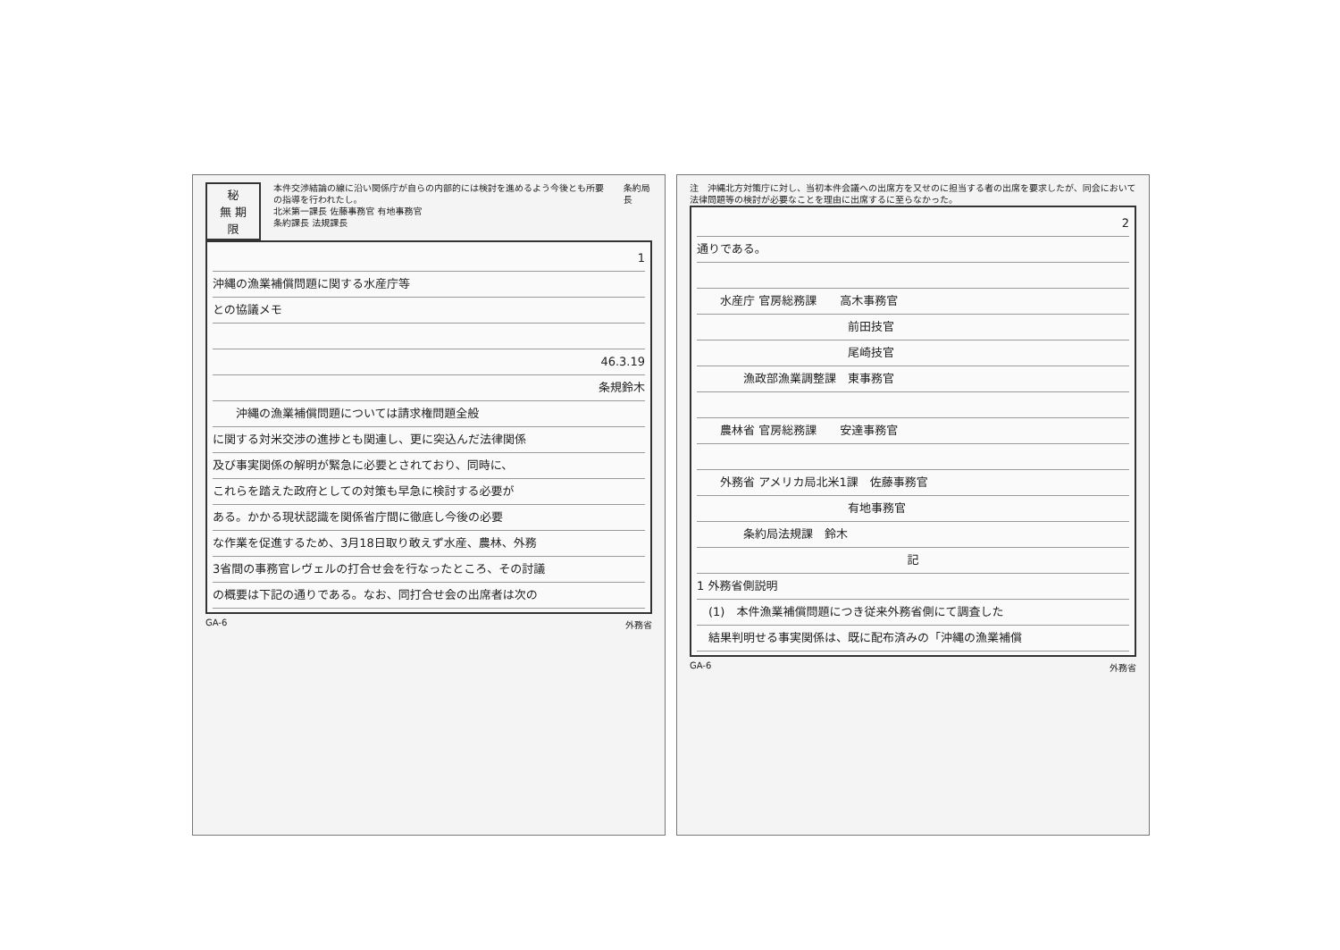秘
無 期 限
本件交渉結論の線に沿い関係庁が自らの内部的には検討を進めるよう今後とも所要の指導を行われたし。
北米第一課長 佐藤事務官 有地事務官
条約課長 法規課長
条約局長
1
沖縄の漁業補償問題に関する水産庁等
との協議メモ
46.3.19
条規鈴木
　　沖縄の漁業補償問題については請求権問題全般
に関する対米交渉の進捗とも関連し、更に突込んだ法律関係
及び事実関係の解明が緊急に必要とされており、同時に、
これらを踏えた政府としての対策も早急に検討する必要が
ある。かかる現状認識を関係省庁間に徹底し今後の必要
な作業を促進するため、3月18日取り敢えず水産、農林、外務
3省間の事務官レヴェルの打合せ会を行なったところ、その討議
の概要は下記の通りである。なお、同打合せ会の出席者は次の
GA-6 外務省
注　沖縄北方対策庁に対し、当初本件会議への出席方を又せのに担当する者の出席を要求したが、同会において法律問題等の検討が必要なことを理由に出席するに至らなかった。
2
通りである。
　　水産庁 官房総務課　　高木事務官
　　　　　　　　　　　　　前田技官
　　　　　　　　　　　　　尾崎技官
　　　　漁政部漁業調整課　東事務官
　　農林省 官房総務課　　安達事務官
　　外務省 アメリカ局北米1課　佐藤事務官
　　　　　　　　　　　　　有地事務官
　　　　条約局法規課　鈴木
記
1 外務省側説明
　(1)　本件漁業補償問題につき従来外務省側にて調査した
　結果判明せる事実関係は、既に配布済みの「沖縄の漁業補償
GA-6 外務省